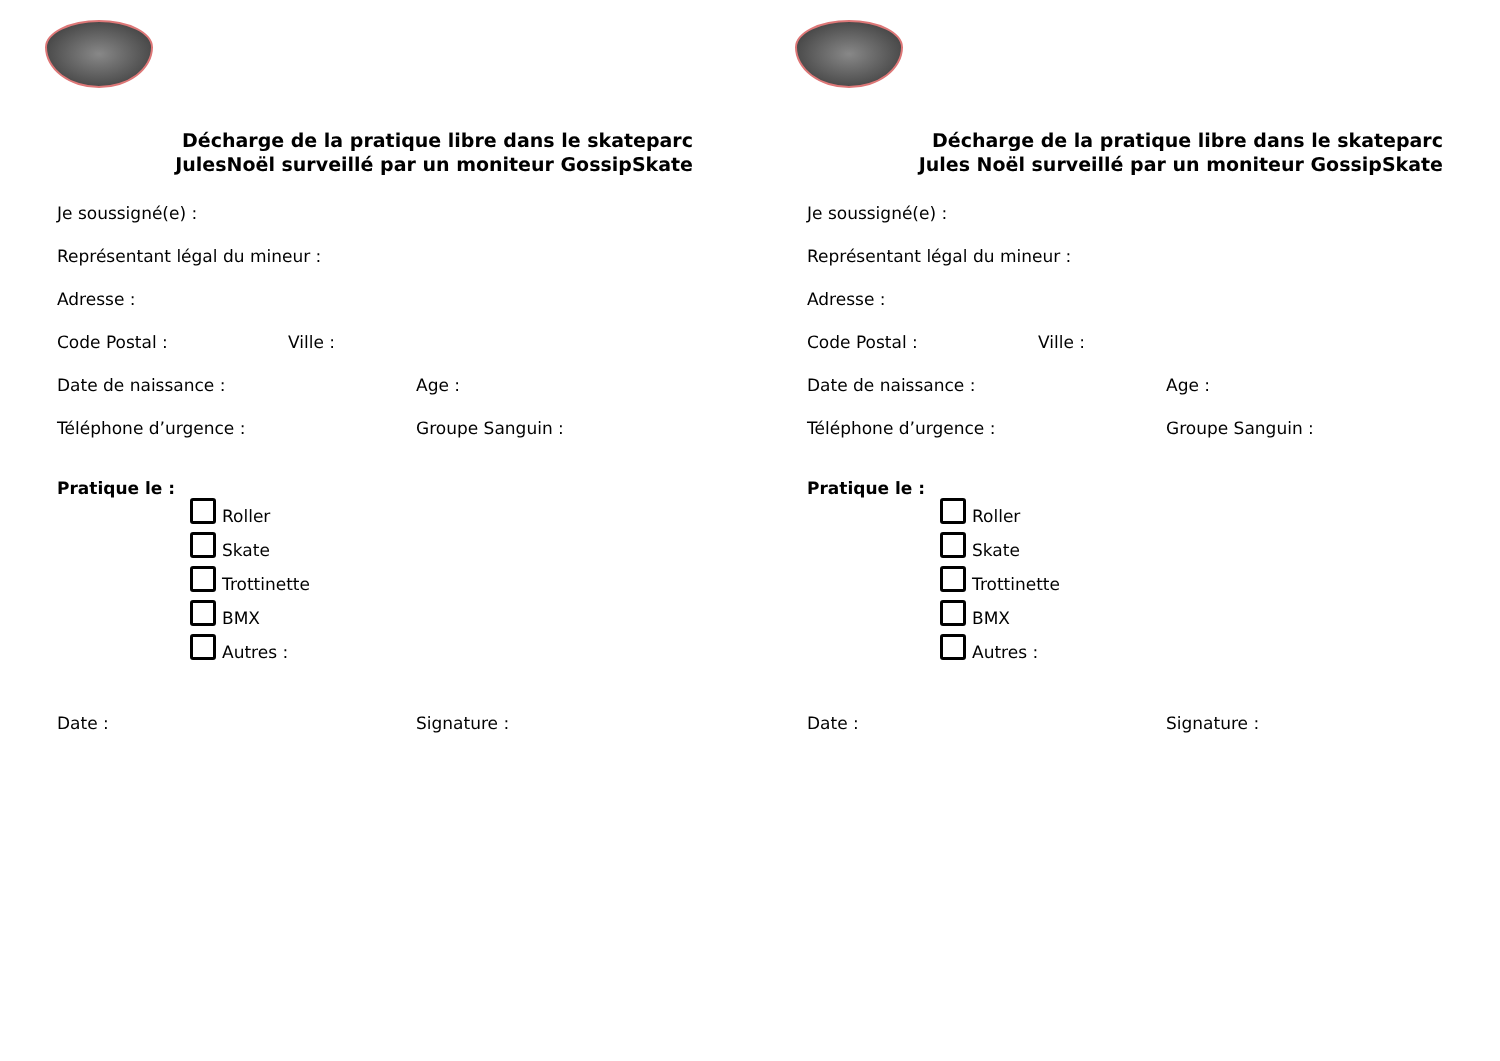Décharge de la pratique libre dans le skateparc
JulesNoël surveillé par un moniteur GossipSkate
Je soussigné(e) :
Représentant légal du mineur :
Adresse :
Code Postal : Ville :
Date de naissance : Age :
Téléphone d’urgence : Groupe Sanguin :
Pratique le :
Roller
Skate
Trottinette
BMX
Autres :
Date : Signature :
Décharge de la pratique libre dans le skateparc
Jules Noël surveillé par un moniteur GossipSkate
Je soussigné(e) :
Représentant légal du mineur :
Adresse :
Code Postal : Ville :
Date de naissance : Age :
Téléphone d’urgence : Groupe Sanguin :
Pratique le :
Roller
Skate
Trottinette
BMX
Autres :
Date : Signature :